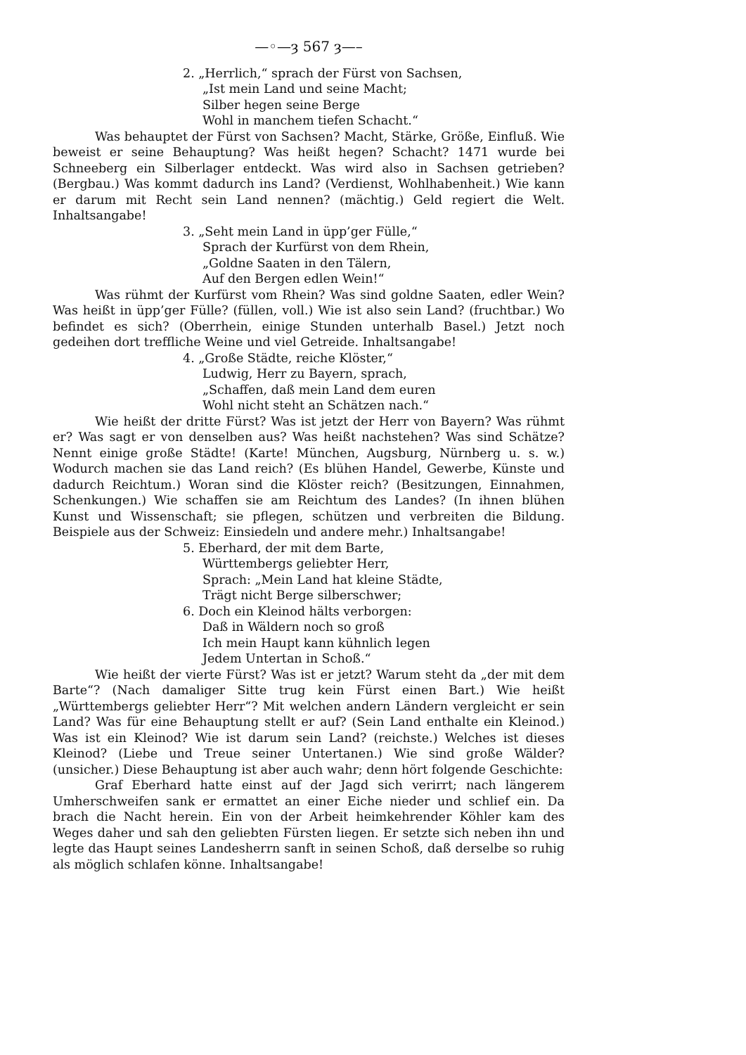—◦—ȝ 567 ȝ—–
2. „Herrlich,“ sprach der Fürst von Sachsen,
„Ist mein Land und seine Macht;
Silber hegen seine Berge
Wohl in manchem tiefen Schacht.“
Was behauptet der Fürst von Sachsen? Macht, Stärke, Größe, Einfluß. Wie beweist er seine Behauptung? Was heißt hegen? Schacht? 1471 wurde bei Schneeberg ein Silberlager entdeckt. Was wird also in Sachsen getrieben? (Bergbau.) Was kommt dadurch ins Land? (Verdienst, Wohlhabenheit.) Wie kann er darum mit Recht sein Land nennen? (mächtig.) Geld regiert die Welt. Inhaltsangabe!
3. „Seht mein Land in üpp’ger Fülle,“
Sprach der Kurfürst von dem Rhein,
„Goldne Saaten in den Tälern,
Auf den Bergen edlen Wein!“
Was rühmt der Kurfürst vom Rhein? Was sind goldne Saaten, edler Wein? Was heißt in üpp’ger Fülle? (füllen, voll.) Wie ist also sein Land? (fruchtbar.) Wo befindet es sich? (Oberrhein, einige Stunden unterhalb Basel.) Jetzt noch gedeihen dort treffliche Weine und viel Getreide. Inhaltsangabe!
4. „Große Städte, reiche Klöster,“
Ludwig, Herr zu Bayern, sprach,
„Schaffen, daß mein Land dem euren
Wohl nicht steht an Schätzen nach.“
Wie heißt der dritte Fürst? Was ist jetzt der Herr von Bayern? Was rühmt er? Was sagt er von denselben aus? Was heißt nachstehen? Was sind Schätze? Nennt einige große Städte! (Karte! München, Augsburg, Nürnberg u. s. w.) Wodurch machen sie das Land reich? (Es blühen Handel, Gewerbe, Künste und dadurch Reichtum.) Woran sind die Klöster reich? (Besitzungen, Einnahmen, Schenkungen.) Wie schaffen sie am Reichtum des Landes? (In ihnen blühen Kunst und Wissenschaft; sie pflegen, schützen und verbreiten die Bildung. Beispiele aus der Schweiz: Einsiedeln und andere mehr.) Inhaltsangabe!
5. Eberhard, der mit dem Barte,
Württembergs geliebter Herr,
Sprach: „Mein Land hat kleine Städte,
Trägt nicht Berge silberschwer;
6. Doch ein Kleinod hälts verborgen:
Daß in Wäldern noch so groß
Ich mein Haupt kann kühnlich legen
Jedem Untertan in Schoß.“
Wie heißt der vierte Fürst? Was ist er jetzt? Warum steht da „der mit dem Barte“? (Nach damaliger Sitte trug kein Fürst einen Bart.) Wie heißt „Württembergs geliebter Herr“? Mit welchen andern Ländern vergleicht er sein Land? Was für eine Behauptung stellt er auf? (Sein Land enthalte ein Kleinod.) Was ist ein Kleinod? Wie ist darum sein Land? (reichste.) Welches ist dieses Kleinod? (Liebe und Treue seiner Untertanen.) Wie sind große Wälder? (unsicher.) Diese Behauptung ist aber auch wahr; denn hört folgende Geschichte:
Graf Eberhard hatte einst auf der Jagd sich verirrt; nach längerem Umherschweifen sank er ermattet an einer Eiche nieder und schlief ein. Da brach die Nacht herein. Ein von der Arbeit heimkehrender Köhler kam des Weges daher und sah den geliebten Fürsten liegen. Er setzte sich neben ihn und legte das Haupt seines Landesherrn sanft in seinen Schoß, daß derselbe so ruhig als möglich schlafen könne. Inhaltsangabe!